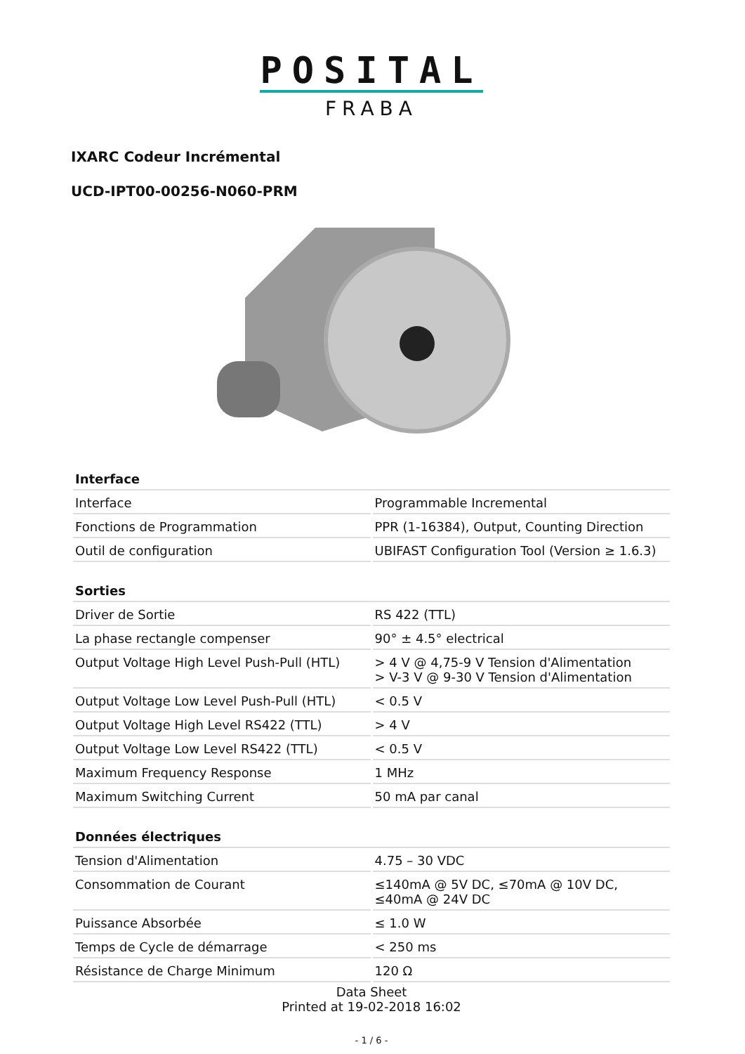POSITAL
FRABA
IXARC Codeur Incrémental
UCD-IPT00-00256-N060-PRM
| Interface | |
| --- | --- |
| Interface | Programmable Incremental |
| Fonctions de Programmation | PPR (1-16384), Output, Counting Direction |
| Outil de configuration | UBIFAST Configuration Tool (Version ≥ 1.6.3) |
| Sorties | |
| --- | --- |
| Driver de Sortie | RS 422 (TTL) |
| La phase rectangle compenser | 90° ± 4.5° electrical |
| Output Voltage High Level Push-Pull (HTL) | > 4 V @ 4,75-9 V Tension d'Alimentation > V-3 V @ 9-30 V Tension d'Alimentation |
| Output Voltage Low Level Push-Pull (HTL) | < 0.5 V |
| Output Voltage High Level RS422 (TTL) | > 4 V |
| Output Voltage Low Level RS422 (TTL) | < 0.5 V |
| Maximum Frequency Response | 1 MHz |
| Maximum Switching Current | 50 mA par canal |
| Données électriques | |
| --- | --- |
| Tension d'Alimentation | 4.75 – 30 VDC |
| Consommation de Courant | ≤140mA @ 5V DC, ≤70mA @ 10V DC, ≤40mA @ 24V DC |
| Puissance Absorbée | ≤ 1.0 W |
| Temps de Cycle de démarrage | < 250 ms |
| Résistance de Charge Minimum | 120 Ω |
Data Sheet
Printed at 19-02-2018 16:02
- 1 / 6 -